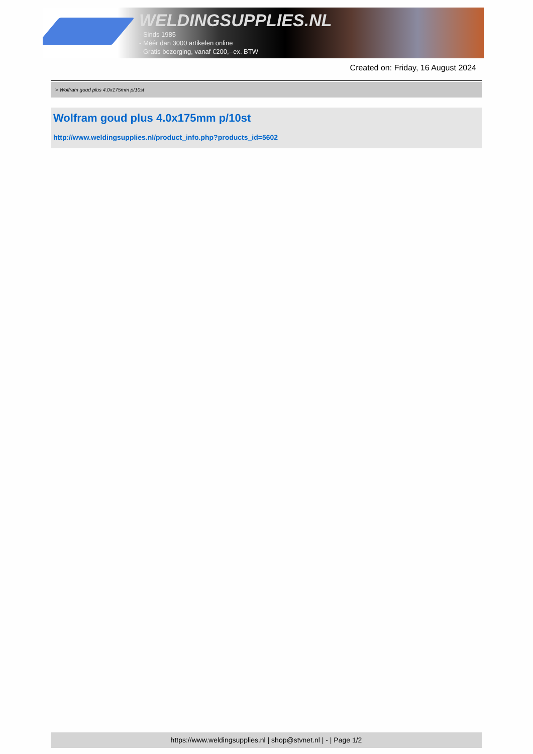WELDINGSUPPLIES.NL
- Sinds 1985
- Méér dan 3000 artikelen online
- Gratis bezorging, vanaf €200,--ex. BTW
Created on: Friday, 16 August 2024
> Wolfram goud plus 4.0x175mm p/10st
Wolfram goud plus 4.0x175mm p/10st
http://www.weldingsupplies.nl/product_info.php?products_id=5602
https://www.weldingsupplies.nl | shop@stvnet.nl | - | Page 1/2